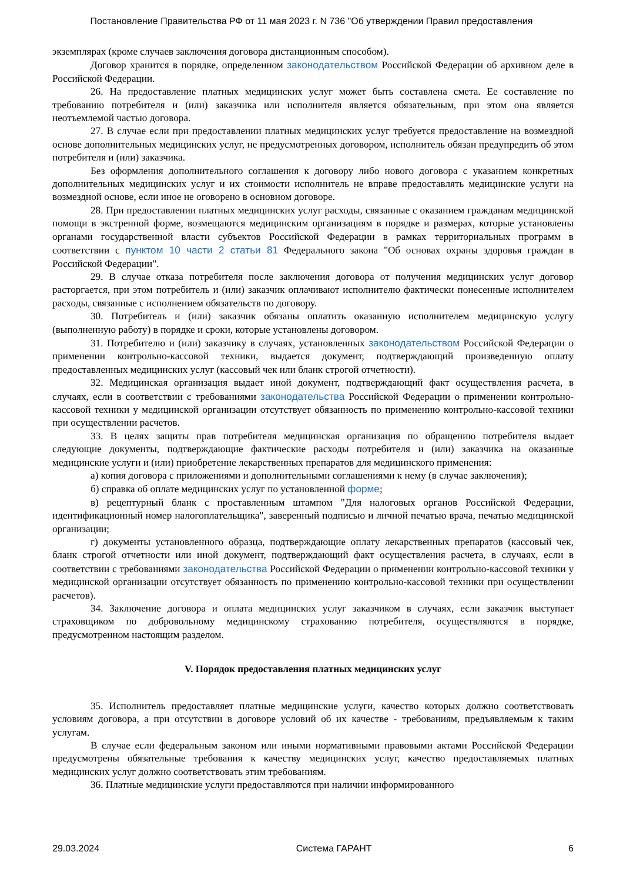Постановление Правительства РФ от 11 мая 2023 г. N 736 "Об утверждении Правил предоставления
экземплярах (кроме случаев заключения договора дистанционным способом).
Договор хранится в порядке, определенном законодательством Российской Федерации об архивном деле в Российской Федерации.
26. На предоставление платных медицинских услуг может быть составлена смета. Ее составление по требованию потребителя и (или) заказчика или исполнителя является обязательным, при этом она является неотъемлемой частью договора.
27. В случае если при предоставлении платных медицинских услуг требуется предоставление на возмездной основе дополнительных медицинских услуг, не предусмотренных договором, исполнитель обязан предупредить об этом потребителя и (или) заказчика.
Без оформления дополнительного соглашения к договору либо нового договора с указанием конкретных дополнительных медицинских услуг и их стоимости исполнитель не вправе предоставлять медицинские услуги на возмездной основе, если иное не оговорено в основном договоре.
28. При предоставлении платных медицинских услуг расходы, связанные с оказанием гражданам медицинской помощи в экстренной форме, возмещаются медицинским организациям в порядке и размерах, которые установлены органами государственной власти субъектов Российской Федерации в рамках территориальных программ в соответствии с пунктом 10 части 2 статьи 81 Федерального закона "Об основах охраны здоровья граждан в Российской Федерации".
29. В случае отказа потребителя после заключения договора от получения медицинских услуг договор расторгается, при этом потребитель и (или) заказчик оплачивают исполнителю фактически понесенные исполнителем расходы, связанные с исполнением обязательств по договору.
30. Потребитель и (или) заказчик обязаны оплатить оказанную исполнителем медицинскую услугу (выполненную работу) в порядке и сроки, которые установлены договором.
31. Потребителю и (или) заказчику в случаях, установленных законодательством Российской Федерации о применении контрольно-кассовой техники, выдается документ, подтверждающий произведенную оплату предоставленных медицинских услуг (кассовый чек или бланк строгой отчетности).
32. Медицинская организация выдает иной документ, подтверждающий факт осуществления расчета, в случаях, если в соответствии с требованиями законодательства Российской Федерации о применении контрольно-кассовой техники у медицинской организации отсутствует обязанность по применению контрольно-кассовой техники при осуществлении расчетов.
33. В целях защиты прав потребителя медицинская организация по обращению потребителя выдает следующие документы, подтверждающие фактические расходы потребителя и (или) заказчика на оказанные медицинские услуги и (или) приобретение лекарственных препаратов для медицинского применения:
а) копия договора с приложениями и дополнительными соглашениями к нему (в случае заключения);
б) справка об оплате медицинских услуг по установленной форме;
в) рецептурный бланк с проставленным штампом "Для налоговых органов Российской Федерации, идентификационный номер налогоплательщика", заверенный подписью и личной печатью врача, печатью медицинской организации;
г) документы установленного образца, подтверждающие оплату лекарственных препаратов (кассовый чек, бланк строгой отчетности или иной документ, подтверждающий факт осуществления расчета, в случаях, если в соответствии с требованиями законодательства Российской Федерации о применении контрольно-кассовой техники у медицинской организации отсутствует обязанность по применению контрольно-кассовой техники при осуществлении расчетов).
34. Заключение договора и оплата медицинских услуг заказчиком в случаях, если заказчик выступает страховщиком по добровольному медицинскому страхованию потребителя, осуществляются в порядке, предусмотренном настоящим разделом.
V. Порядок предоставления платных медицинских услуг
35. Исполнитель предоставляет платные медицинские услуги, качество которых должно соответствовать условиям договора, а при отсутствии в договоре условий об их качестве - требованиям, предъявляемым к таким услугам.
В случае если федеральным законом или иными нормативными правовыми актами Российской Федерации предусмотрены обязательные требования к качеству медицинских услуг, качество предоставляемых платных медицинских услуг должно соответствовать этим требованиям.
36. Платные медицинские услуги предоставляются при наличии информированного
29.03.2024 Система ГАРАНТ 6